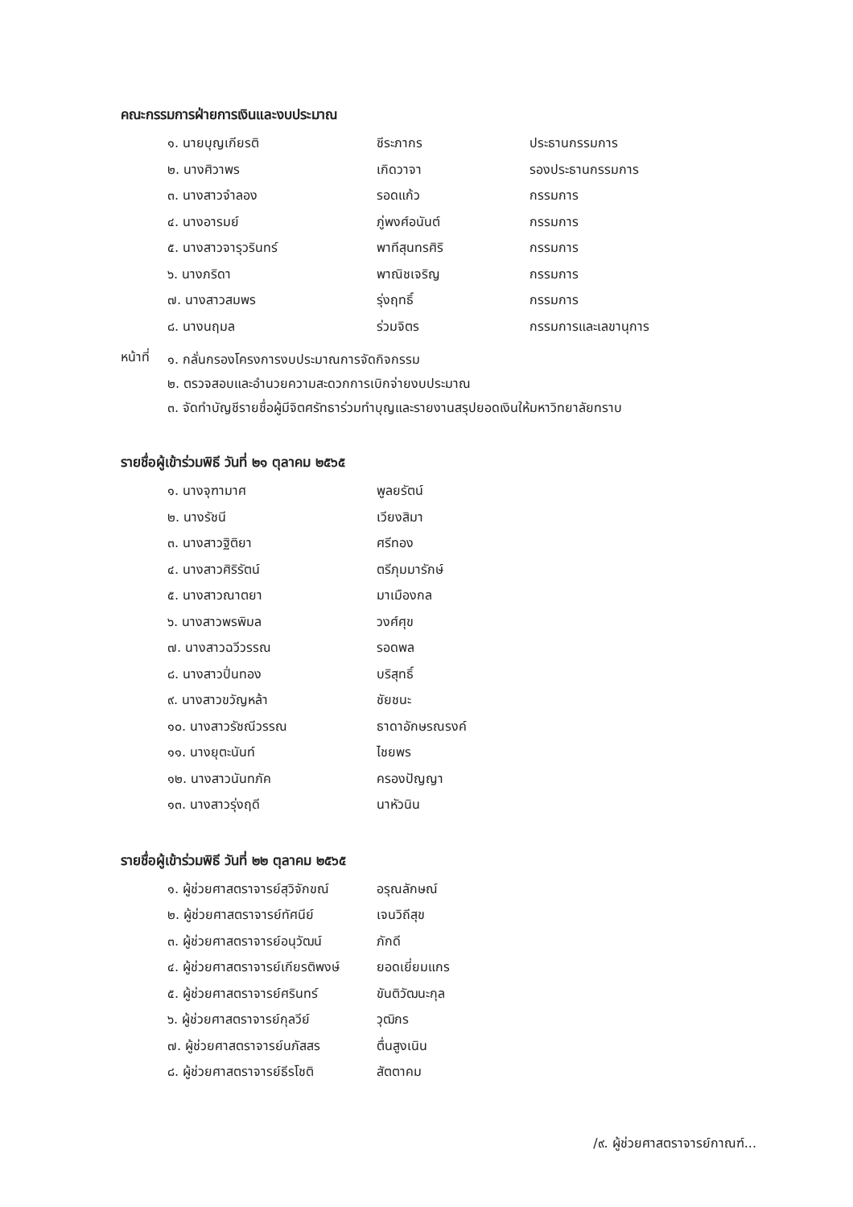คณะกรรมการฝ่ายการเงินและงบประมาณ
| ๑. นายบุญเกียรติ | ชีระภากร | ประธานกรรมการ |
| ๒. นางศิวาพร | เกิดวาจา | รองประธานกรรมการ |
| ๓. นางสาวจำลอง | รอดแก้ว | กรรมการ |
| ๔. นางอารมย์ | ภู่พงศ์อนันต์ | กรรมการ |
| ๕. นางสาวจารุวรินทร์ | พาทีสุนทรศิริ | กรรมการ |
| ๖. นางภริดา | พาณิชเจริญ | กรรมการ |
| ๗. นางสาวสมพร | รุ่งฤทธิ์ | กรรมการ |
| ๘. นางนฤมล | ร่วมจิตร | กรรมการและเลขานุการ |
หน้าที่
๑. กลั่นกรองโครงการงบประมาณการจัดกิจกรรม
๒. ตรวจสอบและอำนวยความสะดวกการเบิกจ่ายงบประมาณ
๓. จัดทำบัญชีรายชื่อผู้มีจิตศรัทธาร่วมทำบุญและรายงานสรุปยอดเงินให้มหาวิทยาลัยทราบ
รายชื่อผู้เข้าร่วมพิธี วันที่ ๒๑ ตุลาคม ๒๕๖๕
| ๑. นางจุฑามาศ | พูลยรัตน์ |
| ๒. นางรัชนี | เวียงสิมา |
| ๓. นางสาวฐิติยา | ศรีทอง |
| ๔. นางสาวศิริรัตน์ | ตรีภุมมารักษ์ |
| ๕. นางสาวณาตยา | มาเมืองกล |
| ๖. นางสาวพรพิมล | วงศ์ศุข |
| ๗. นางสาวฉวีวรรณ | รอดพล |
| ๘. นางสาวปิ่นทอง | บริสุทธิ์ |
| ๙. นางสาวขวัญหล้า | ชัยชนะ |
| ๑๐. นางสาวรัชณีวรรณ | ธาดาอักษรณรงค์ |
| ๑๑. นางยุตะนันท์ | ไชยพร |
| ๑๒. นางสาวนันทภัค | ครองปัญญา |
| ๑๓. นางสาวรุ่งฤดี | นาหัวนิน |
รายชื่อผู้เข้าร่วมพิธี วันที่ ๒๒ ตุลาคม ๒๕๖๕
| ๑. ผู้ช่วยศาสตราจารย์สุวิจักขณ์ | อรุณลักษณ์ |
| ๒. ผู้ช่วยศาสตราจารย์ทัศนีย์ | เจนวิถีสุข |
| ๓. ผู้ช่วยศาสตราจารย์อนุวัฒน์ | ภักดี |
| ๔. ผู้ช่วยศาสตราจารย์เกียรติพงษ์ | ยอดเยี่ยมแกร |
| ๕. ผู้ช่วยศาสตราจารย์ศรินทร์ | ขันติวัฒนะกุล |
| ๖. ผู้ช่วยศาสตราจารย์กุลวีย์ | วุฒิกร |
| ๗. ผู้ช่วยศาสตราจารย์นภัสสร | ตื่นสูงเนิน |
| ๘. ผู้ช่วยศาสตราจารย์ธีรโชติ | สัตตาคม |
/๙. ผู้ช่วยศาสตราจารย์กาณฑ์...